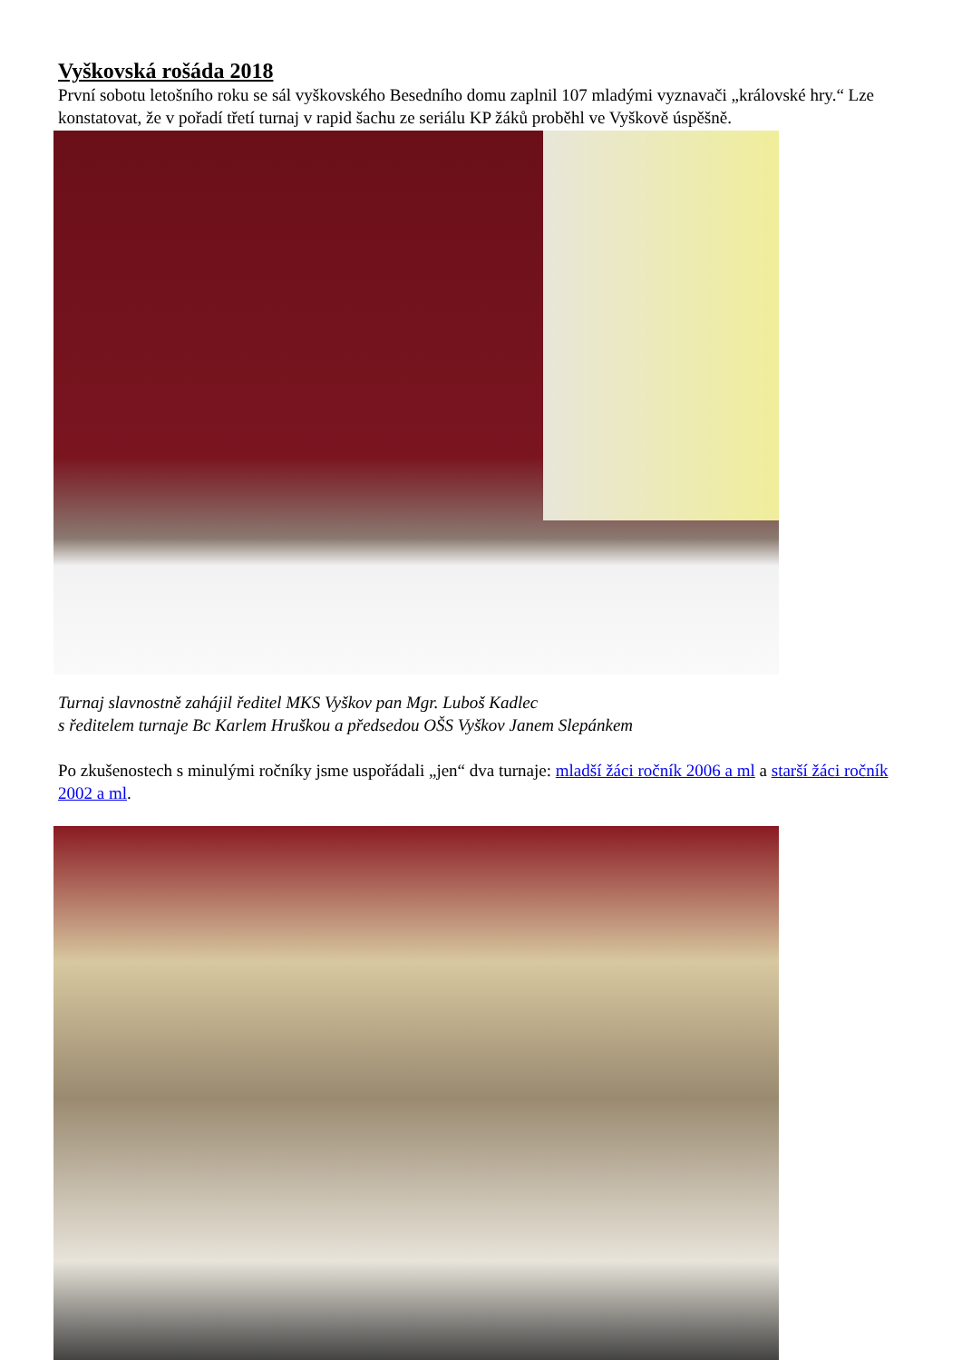Vyškovská rošáda 2018
První sobotu letošního roku se sál vyškovského Besedního domu zaplnil 107 mladými vyznavači „královské hry.“ Lze konstatovat, že v pořadí třetí turnaj v rapid šachu ze seriálu KP žáků proběhl ve Vyškově úspěšně.
Turnaj slavnostně zahájil ředitel MKS Vyškov pan Mgr. Luboš Kadlec
s ředitelem turnaje Bc Karlem Hruškou a předsedou OŠS Vyškov Janem Slepánkem
Po zkušenostech s minulými ročníky jsme uspořádali „jen“ dva turnaje: mladší žáci ročník 2006 a ml a starší žáci ročník 2002 a ml.